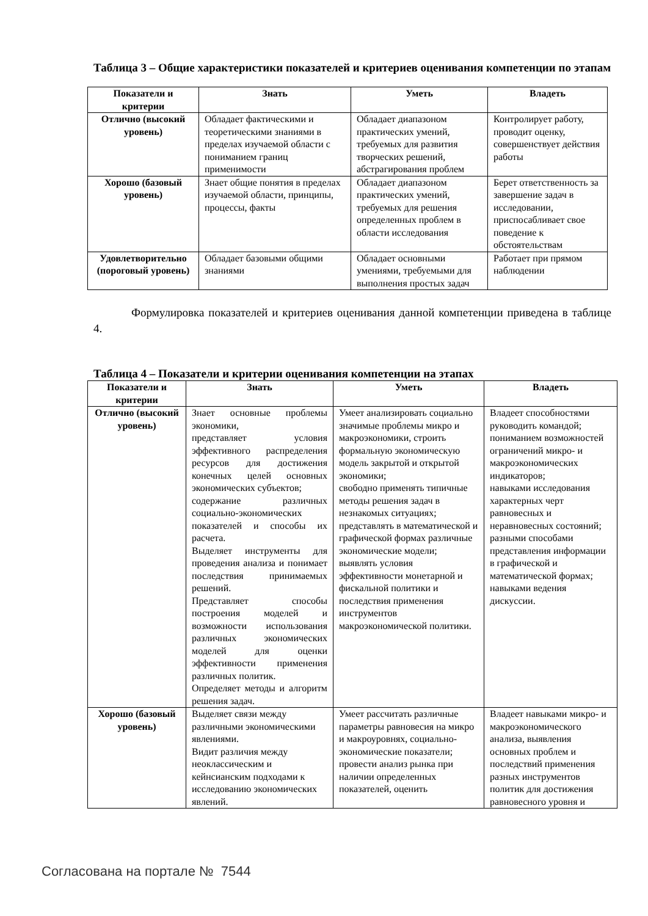Таблица 3 – Общие характеристики показателей и критериев оценивания компетенции по этапам
| Показатели и критерии | Знать | Уметь | Владеть |
| --- | --- | --- | --- |
| Отлично (высокий уровень) | Обладает фактическими и теоретическими знаниями в пределах изучаемой области с пониманием границ применимости | Обладает диапазоном практических умений, требуемых для развития творческих решений, абстрагирования проблем | Контролирует работу, проводит оценку, совершенствует действия работы |
| Хорошо (базовый уровень) | Знает общие понятия в пределах изучаемой области, принципы, процессы, факты | Обладает диапазоном практических умений, требуемых для решения определенных проблем в области исследования | Берет ответственность за завершение задач в исследовании, приспосабливает свое поведение к обстоятельствам |
| Удовлетворительно (пороговый уровень) | Обладает базовыми общими знаниями | Обладает основными умениями, требуемыми для выполнения простых задач | Работает при прямом наблюдении |
Формулировка показателей и критериев оценивания данной компетенции приведена в таблице 4.
Таблица 4 – Показатели и критерии оценивания компетенции на этапах
| Показатели и критерии | Знать | Уметь | Владеть |
| --- | --- | --- | --- |
| Отлично (высокий уровень) | Знает основные проблемы экономики, представляет условия эффективного распределения ресурсов для достижения конечных целей основных экономических субъектов; содержание различных социально-экономических показателей и способы их расчета. Выделяет инструменты для проведения анализа и понимает последствия принимаемых решений. Представляет способы построения моделей и возможности использования различных экономических моделей для оценки эффективности применения различных политик. Определяет методы и алгоритм решения задач. | Умеет анализировать социально значимые проблемы микро и макроэкономики, строить формальную экономическую модель закрытой и открытой экономики; свободно применять типичные методы решения задач в незнакомых ситуациях; представлять в математической и графической формах различные экономические модели; выявлять условия эффективности монетарной и фискальной политики и последствия применения инструментов макроэкономической политики. | Владеет способностями руководить командой; пониманием возможностей ограничений микро- и макроэкономических индикаторов; навыками исследования характерных черт равновесных и неравновесных состояний; разными способами представления информации в графической и математической формах; навыками ведения дискуссии. |
| Хорошо (базовый уровень) | Выделяет связи между различными экономическими явлениями. Видит различия между неоклассическим и кейнсианским подходами к исследованию экономических явлений. | Умеет рассчитать различные параметры равновесия на микро и макроуровнях, социально-экономические показатели; провести анализ рынка при наличии определенных показателей, оценить | Владеет навыками микро- и макроэкономического анализа, выявления основных проблем и последствий применения разных инструментов политик для достижения равновесного уровня и |
Согласована на портале № 7544